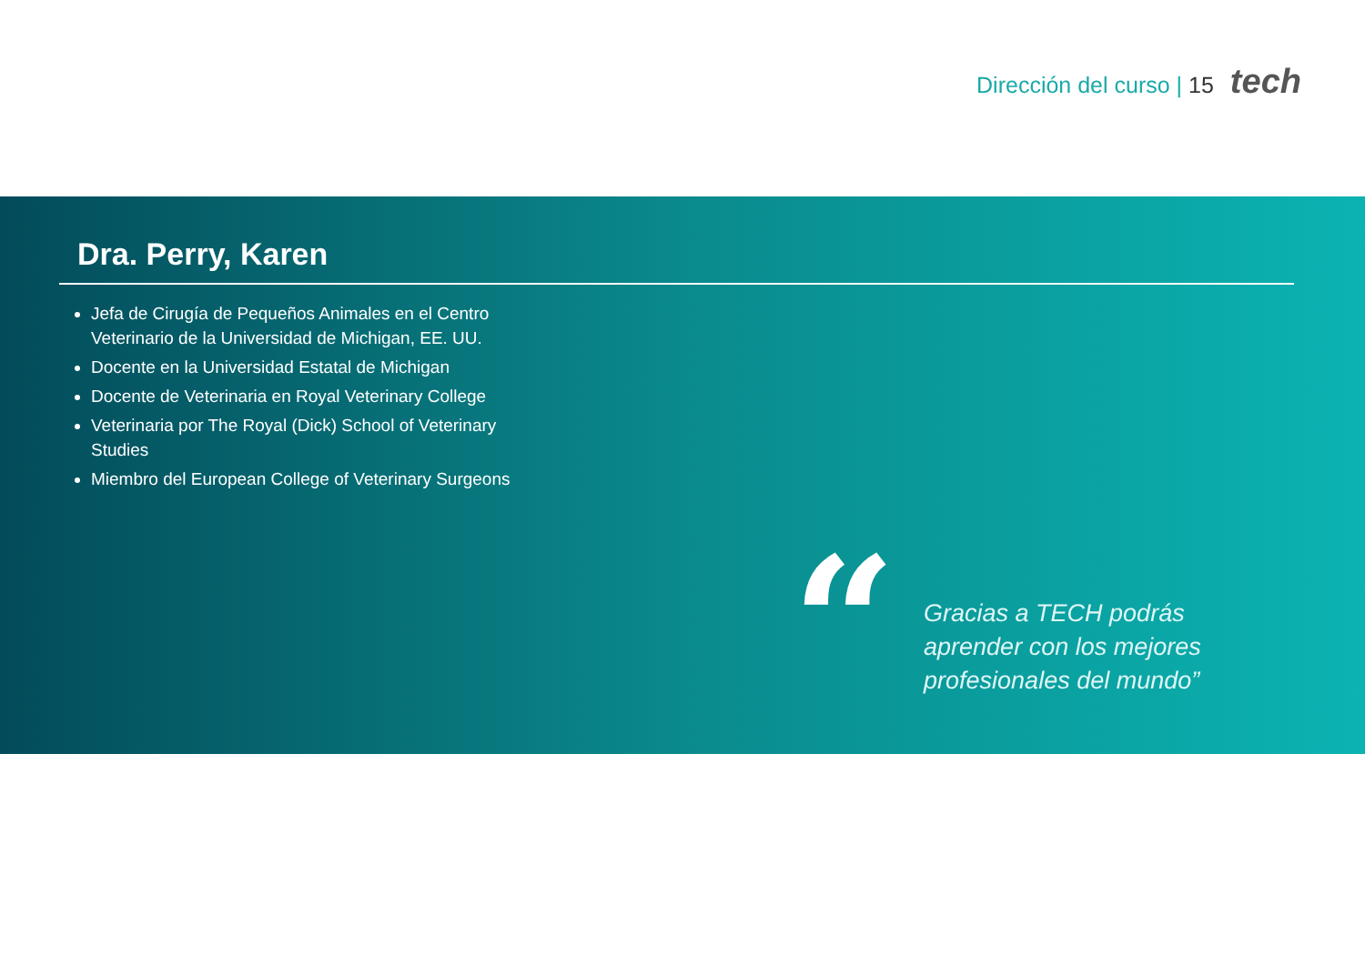Dirección del curso | 15 tech
Dra. Perry, Karen
Jefa de Cirugía de Pequeños Animales en el Centro Veterinario de la Universidad de Michigan, EE. UU.
Docente en la Universidad Estatal de Michigan
Docente de Veterinaria en Royal Veterinary College
Veterinaria por The Royal (Dick) School of Veterinary Studies
Miembro del European College of Veterinary Surgeons
“
Gracias a TECH podrás
aprender con los mejores
profesionales del mundo”